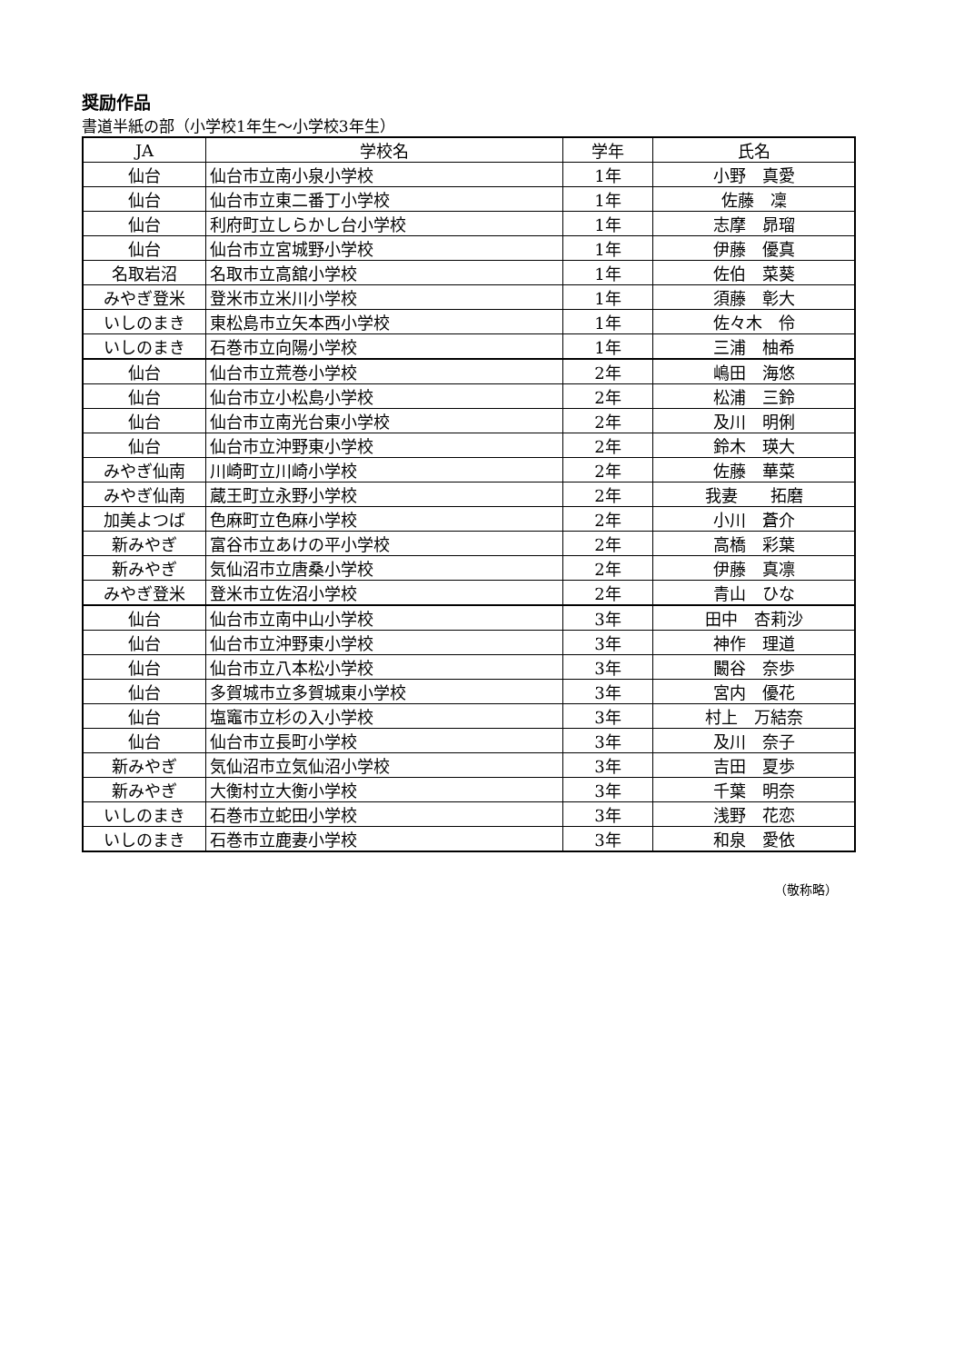奨励作品
書道半紙の部（小学校1年生～小学校3年生）
| JA | 学校名 | 学年 | 氏名 |
| --- | --- | --- | --- |
| 仙台 | 仙台市立南小泉小学校 | 1年 | 小野 真愛 |
| 仙台 | 仙台市立東二番丁小学校 | 1年 | 佐藤 凜 |
| 仙台 | 利府町立しらかし台小学校 | 1年 | 志摩 昴瑠 |
| 仙台 | 仙台市立宮城野小学校 | 1年 | 伊藤 優真 |
| 名取岩沼 | 名取市立高舘小学校 | 1年 | 佐伯 菜葵 |
| みやぎ登米 | 登米市立米川小学校 | 1年 | 須藤 彰大 |
| いしのまき | 東松島市立矢本西小学校 | 1年 | 佐々木 伶 |
| いしのまき | 石巻市立向陽小学校 | 1年 | 三浦 柚希 |
| 仙台 | 仙台市立荒巻小学校 | 2年 | 嶋田 海悠 |
| 仙台 | 仙台市立小松島小学校 | 2年 | 松浦 三鈴 |
| 仙台 | 仙台市立南光台東小学校 | 2年 | 及川 明俐 |
| 仙台 | 仙台市立沖野東小学校 | 2年 | 鈴木 瑛大 |
| みやぎ仙南 | 川崎町立川崎小学校 | 2年 | 佐藤 華菜 |
| みやぎ仙南 | 蔵王町立永野小学校 | 2年 | 我妻 拓磨 |
| 加美よつば | 色麻町立色麻小学校 | 2年 | 小川 蒼介 |
| 新みやぎ | 富谷市立あけの平小学校 | 2年 | 高橋 彩葉 |
| 新みやぎ | 気仙沼市立唐桑小学校 | 2年 | 伊藤 真凛 |
| みやぎ登米 | 登米市立佐沼小学校 | 2年 | 青山 ひな |
| 仙台 | 仙台市立南中山小学校 | 3年 | 田中 杏莉沙 |
| 仙台 | 仙台市立沖野東小学校 | 3年 | 神作 理道 |
| 仙台 | 仙台市立八本松小学校 | 3年 | 闞谷 奈歩 |
| 仙台 | 多賀城市立多賀城東小学校 | 3年 | 宮内 優花 |
| 仙台 | 塩竈市立杉の入小学校 | 3年 | 村上 万結奈 |
| 仙台 | 仙台市立長町小学校 | 3年 | 及川 奈子 |
| 新みやぎ | 気仙沼市立気仙沼小学校 | 3年 | 吉田 夏歩 |
| 新みやぎ | 大衡村立大衡小学校 | 3年 | 千葉 明奈 |
| いしのまき | 石巻市立蛇田小学校 | 3年 | 浅野 花恋 |
| いしのまき | 石巻市立鹿妻小学校 | 3年 | 和泉 愛依 |
（敬称略）